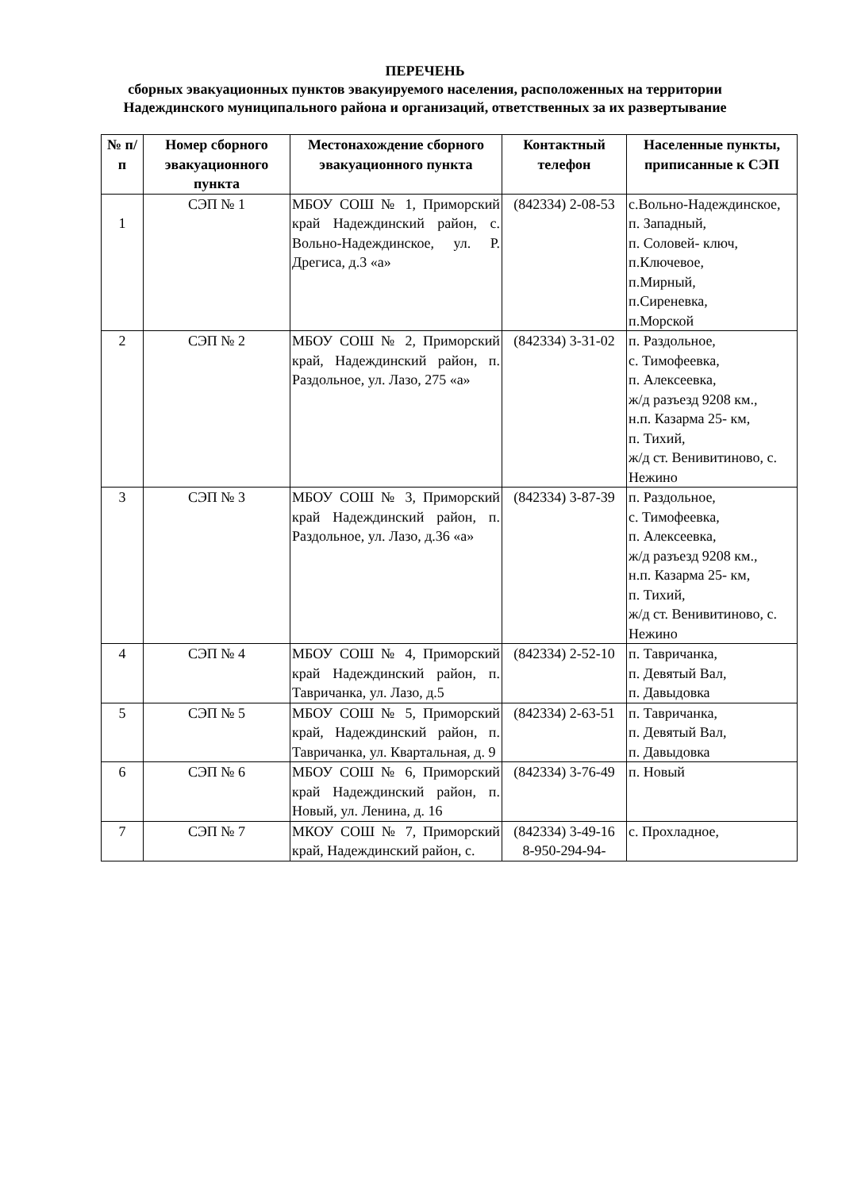ПЕРЕЧЕНЬ
сборных эвакуационных пунктов эвакуируемого населения, расположенных на территории Надеждинского муниципального района и организаций, ответственных за их развертывание
| № п/п | Номер сборного эвакуационного пункта | Местонахождение сборного эвакуационного пункта | Контактный телефон | Населенные пункты, приписанные к СЭП |
| --- | --- | --- | --- | --- |
| 1 | СЭП № 1 | МБОУ СОШ № 1, Приморский край Надеждинский район, с. Вольно-Надеждинское, ул. Р. Дрегиса, д.3 «а» | (842334) 2-08-53 | с.Вольно-Надеждинское, п. Западный, п. Соловей- ключ, п.Ключевое, п.Мирный, п.Сиреневка, п.Морской |
| 2 | СЭП № 2 | МБОУ СОШ № 2, Приморский край, Надеждинский район, п. Раздольное, ул. Лазо, 275 «а» | (842334) 3-31-02 | п. Раздольное, с. Тимофеевка, п. Алексеевка, ж/д разъезд 9208 км., н.п. Казарма 25- км, п. Тихий, ж/д ст. Венивитиново, с. Нежино |
| 3 | СЭП № 3 | МБОУ СОШ № 3, Приморский край Надеждинский район, п. Раздольное, ул. Лазо, д.36 «а» | (842334) 3-87-39 | п. Раздольное, с. Тимофеевка, п. Алексеевка, ж/д разъезд 9208 км., н.п. Казарма 25- км, п. Тихий, ж/д ст. Венивитиново, с. Нежино |
| 4 | СЭП № 4 | МБОУ СОШ № 4, Приморский край Надеждинский район, п. Тавричанка, ул. Лазо, д.5 | (842334) 2-52-10 | п. Тавричанка, п. Девятый Вал, п. Давыдовка |
| 5 | СЭП № 5 | МБОУ СОШ № 5, Приморский край, Надеждинский район, п. Тавричанка, ул. Квартальная, д. 9 | (842334) 2-63-51 | п. Тавричанка, п. Девятый Вал, п. Давыдовка |
| 6 | СЭП № 6 | МБОУ СОШ № 6, Приморский край Надеждинский район, п. Новый, ул. Ленина, д. 16 | (842334) 3-76-49 | п. Новый |
| 7 | СЭП № 7 | МКОУ СОШ № 7, Приморский край, Надеждинский район, с. | (842334) 3-49-16 8-950-294-94- | с. Прохладное, |